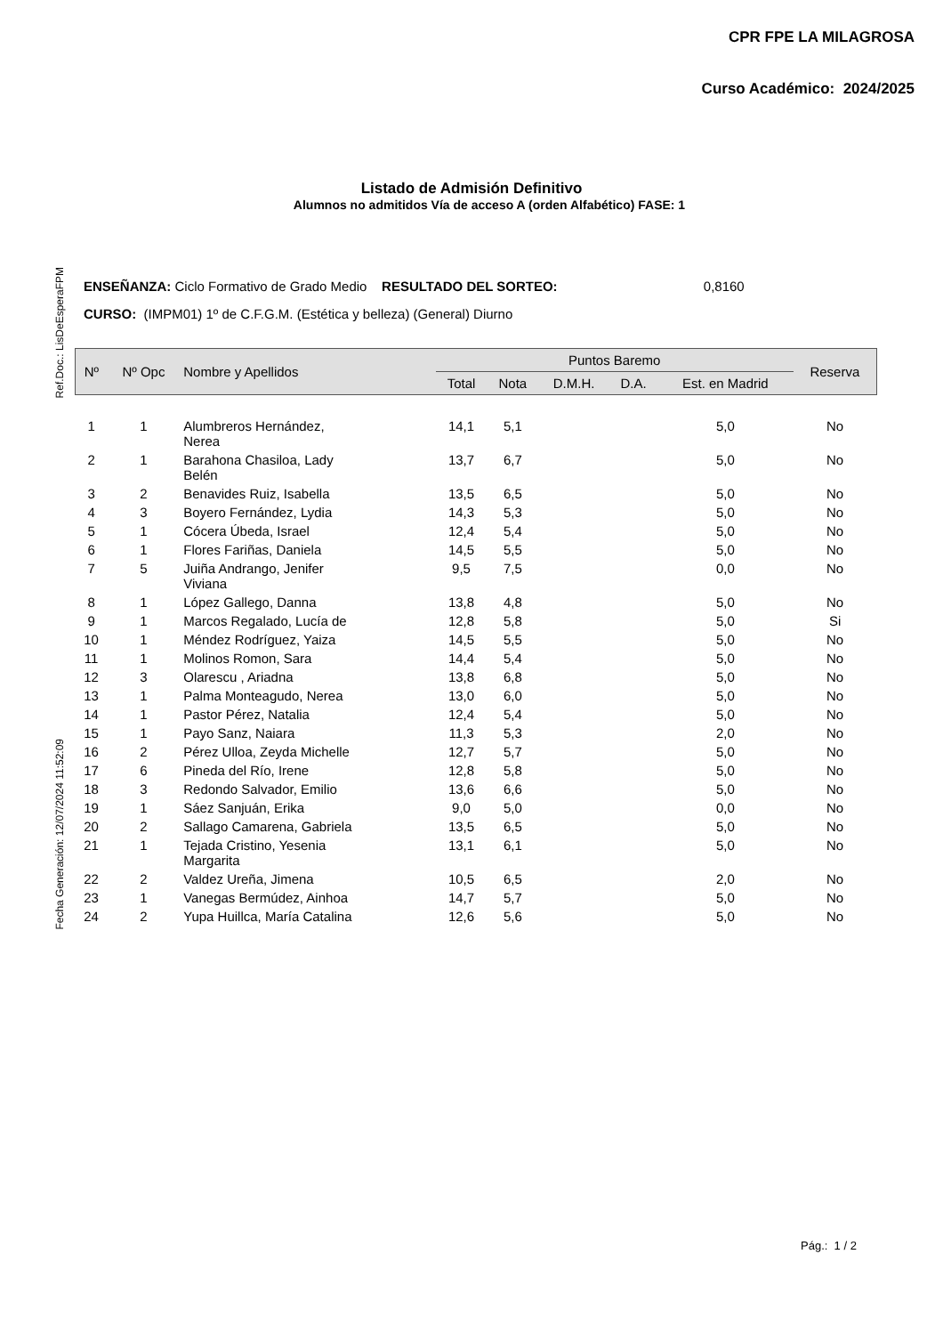CPR FPE LA MILAGROSA
Curso Académico: 2024/2025
Listado de Admisión Definitivo
Alumnos no admitidos Vía de acceso A (orden Alfabético) FASE: 1
ENSEÑANZA: Ciclo Formativo de Grado Medio RESULTADO DEL SORTEO: 0,8160
CURSO: (IMPM01) 1º de C.F.G.M. (Estética y belleza) (General) Diurno
Ref.Doc.: LisDeEsperaFPM
Fecha Generación: 12/07/2024 11:52:09
| Nº | Nº Opc | Nombre y Apellidos | Puntos Baremo | | | | | Reserva |
| --- | --- | --- | --- | --- | --- | --- | --- | --- |
| | | | Total | Nota | D.M.H. | D.A. | Est. en Madrid | |
| 1 | 1 | Alumbreros Hernández, Nerea | 14,1 | 5,1 | | | 5,0 | No |
| 2 | 1 | Barahona Chasiloa, Lady Belén | 13,7 | 6,7 | | | 5,0 | No |
| 3 | 2 | Benavides Ruiz, Isabella | 13,5 | 6,5 | | | 5,0 | No |
| 4 | 3 | Boyero Fernández, Lydia | 14,3 | 5,3 | | | 5,0 | No |
| 5 | 1 | Cócera Úbeda, Israel | 12,4 | 5,4 | | | 5,0 | No |
| 6 | 1 | Flores Fariñas, Daniela | 14,5 | 5,5 | | | 5,0 | No |
| 7 | 5 | Juiña Andrango, Jenifer Viviana | 9,5 | 7,5 | | | 0,0 | No |
| 8 | 1 | López Gallego, Danna | 13,8 | 4,8 | | | 5,0 | No |
| 9 | 1 | Marcos Regalado, Lucía de | 12,8 | 5,8 | | | 5,0 | Si |
| 10 | 1 | Méndez Rodríguez, Yaiza | 14,5 | 5,5 | | | 5,0 | No |
| 11 | 1 | Molinos Romon, Sara | 14,4 | 5,4 | | | 5,0 | No |
| 12 | 3 | Olarescu , Ariadna | 13,8 | 6,8 | | | 5,0 | No |
| 13 | 1 | Palma Monteagudo, Nerea | 13,0 | 6,0 | | | 5,0 | No |
| 14 | 1 | Pastor Pérez, Natalia | 12,4 | 5,4 | | | 5,0 | No |
| 15 | 1 | Payo Sanz, Naiara | 11,3 | 5,3 | | | 2,0 | No |
| 16 | 2 | Pérez Ulloa, Zeyda Michelle | 12,7 | 5,7 | | | 5,0 | No |
| 17 | 6 | Pineda del Río, Irene | 12,8 | 5,8 | | | 5,0 | No |
| 18 | 3 | Redondo Salvador, Emilio | 13,6 | 6,6 | | | 5,0 | No |
| 19 | 1 | Sáez Sanjuán, Erika | 9,0 | 5,0 | | | 0,0 | No |
| 20 | 2 | Sallago Camarena, Gabriela | 13,5 | 6,5 | | | 5,0 | No |
| 21 | 1 | Tejada Cristino, Yesenia Margarita | 13,1 | 6,1 | | | 5,0 | No |
| 22 | 2 | Valdez Ureña, Jimena | 10,5 | 6,5 | | | 2,0 | No |
| 23 | 1 | Vanegas Bermúdez, Ainhoa | 14,7 | 5,7 | | | 5,0 | No |
| 24 | 2 | Yupa Huillca, María Catalina | 12,6 | 5,6 | | | 5,0 | No |
Pág.: 1 / 2